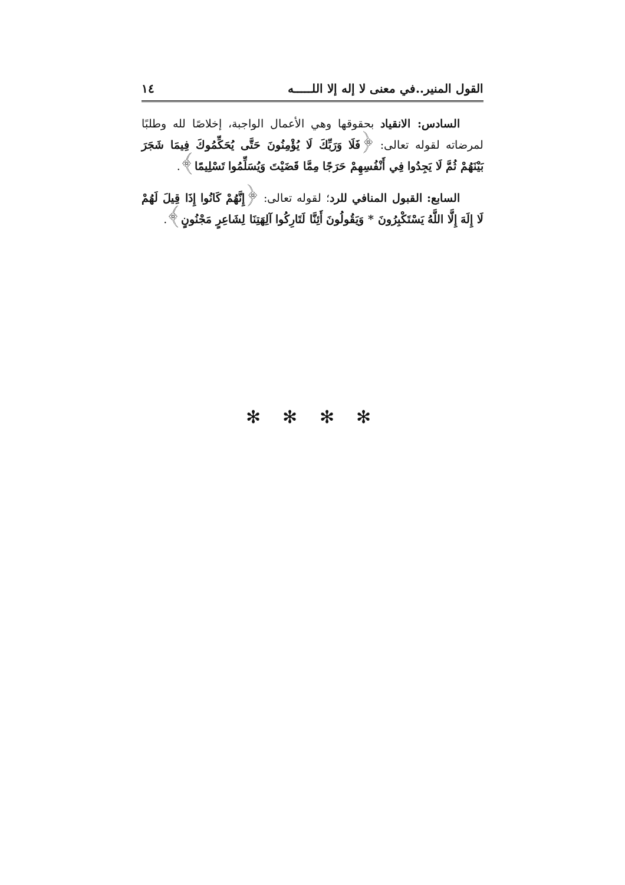القول المنير..في معنى لا إله إلا اللـــــه ١٤
السادس: الانقياد بحقوقها وهي الأعمال الواجبة، إخلاصًا لله وطلبًا لمرضاته لقوله تعالى: ﴿فَلَا وَرَبِّكَ لَا يُؤْمِنُونَ حَتَّى يُحَكِّمُوكَ فِيمَا شَجَرَ بَيْنَهُمْ ثُمَّ لَا يَجِدُوا فِي أَنْفُسِهِمْ حَرَجًا مِمَّا قَضَيْتَ وَيُسَلِّمُوا تَسْلِيمًا﴾.
السابع: القبول المنافي للرد؛ لقوله تعالى: ﴿إِنَّهُمْ كَانُوا إِذَا قِيلَ لَهُمْ لَا إِلَهَ إِلَّا اللَّهُ يَسْتَكْبِرُونَ * وَيَقُولُونَ أَئِنَّا لَتَارِكُوا آلِهَتِنَا لِشَاعِرٍ مَجْنُونٍ﴾.
✻ ✻ ✻ ✻